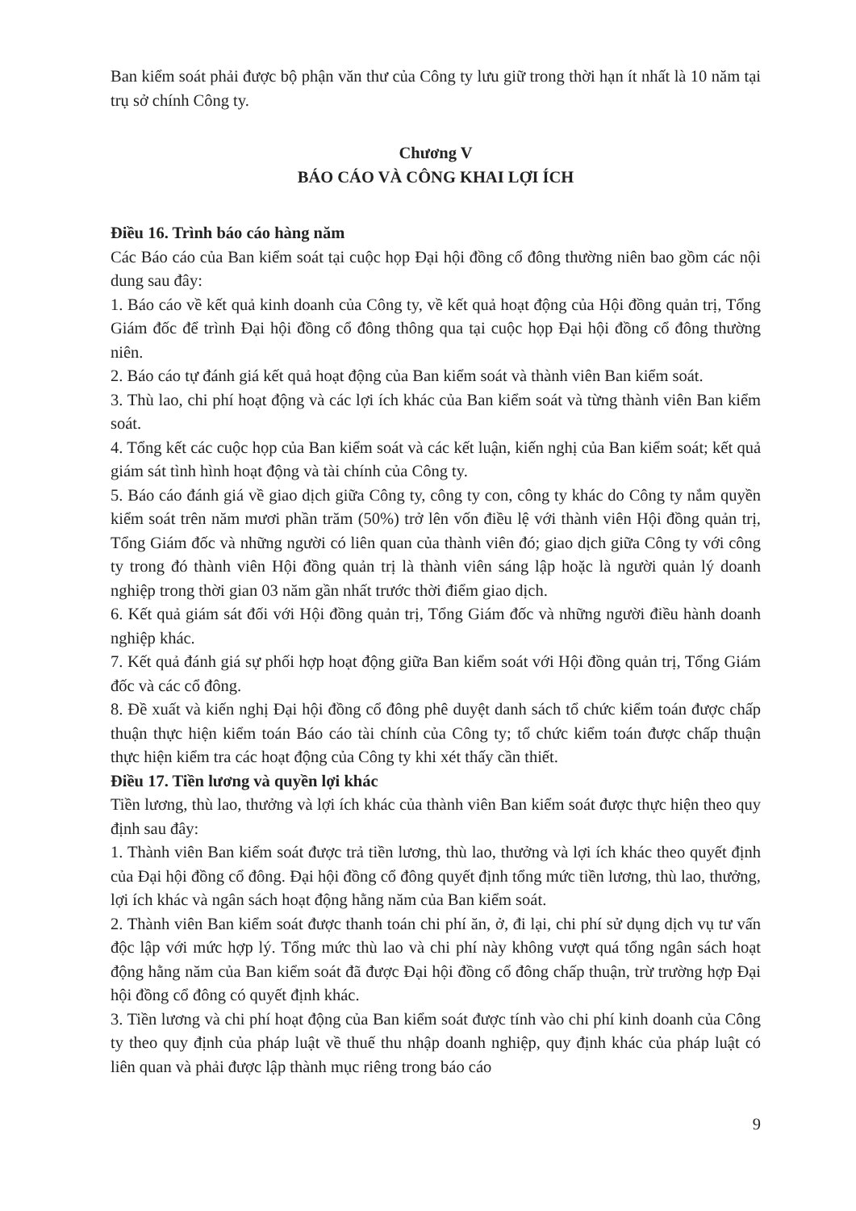Ban kiểm soát phải được bộ phận văn thư của Công ty lưu giữ trong thời hạn ít nhất là 10 năm tại trụ sở chính Công ty.
Chương V
BÁO CÁO VÀ CÔNG KHAI LỢI ÍCH
Điều 16. Trình báo cáo hàng năm
Các Báo cáo của Ban kiểm soát tại cuộc họp Đại hội đồng cổ đông thường niên bao gồm các nội dung sau đây:
1. Báo cáo về kết quả kinh doanh của Công ty, về kết quả hoạt động của Hội đồng quản trị, Tổng Giám đốc để trình Đại hội đồng cổ đông thông qua tại cuộc họp Đại hội đồng cổ đông thường niên.
2. Báo cáo tự đánh giá kết quả hoạt động của Ban kiểm soát và thành viên Ban kiểm soát.
3. Thù lao, chi phí hoạt động và các lợi ích khác của Ban kiểm soát và từng thành viên Ban kiểm soát.
4. Tổng kết các cuộc họp của Ban kiểm soát và các kết luận, kiến nghị của Ban kiểm soát; kết quả giám sát tình hình hoạt động và tài chính của Công ty.
5. Báo cáo đánh giá về giao dịch giữa Công ty, công ty con, công ty khác do Công ty nắm quyền kiểm soát trên năm mươi phần trăm (50%) trở lên vốn điều lệ với thành viên Hội đồng quản trị, Tổng Giám đốc và những người có liên quan của thành viên đó; giao dịch giữa Công ty với công ty trong đó thành viên Hội đồng quản trị là thành viên sáng lập hoặc là người quản lý doanh nghiệp trong thời gian 03 năm gần nhất trước thời điểm giao dịch.
6. Kết quả giám sát đối với Hội đồng quản trị, Tổng Giám đốc và những người điều hành doanh nghiệp khác.
7. Kết quả đánh giá sự phối hợp hoạt động giữa Ban kiểm soát với Hội đồng quản trị, Tổng Giám đốc và các cổ đông.
8. Đề xuất và kiến nghị Đại hội đồng cổ đông phê duyệt danh sách tổ chức kiểm toán được chấp thuận thực hiện kiểm toán Báo cáo tài chính của Công ty; tổ chức kiểm toán được chấp thuận thực hiện kiểm tra các hoạt động của Công ty khi xét thấy cần thiết.
Điều 17. Tiền lương và quyền lợi khác
Tiền lương, thù lao, thưởng và lợi ích khác của thành viên Ban kiểm soát được thực hiện theo quy định sau đây:
1. Thành viên Ban kiểm soát được trả tiền lương, thù lao, thưởng và lợi ích khác theo quyết định của Đại hội đồng cổ đông. Đại hội đồng cổ đông quyết định tổng mức tiền lương, thù lao, thưởng, lợi ích khác và ngân sách hoạt động hằng năm của Ban kiểm soát.
2. Thành viên Ban kiểm soát được thanh toán chi phí ăn, ở, đi lại, chi phí sử dụng dịch vụ tư vấn độc lập với mức hợp lý. Tổng mức thù lao và chi phí này không vượt quá tổng ngân sách hoạt động hằng năm của Ban kiểm soát đã được Đại hội đồng cổ đông chấp thuận, trừ trường hợp Đại hội đồng cổ đông có quyết định khác.
3. Tiền lương và chi phí hoạt động của Ban kiểm soát được tính vào chi phí kinh doanh của Công ty theo quy định của pháp luật về thuế thu nhập doanh nghiệp, quy định khác của pháp luật có liên quan và phải được lập thành mục riêng trong báo cáo
9